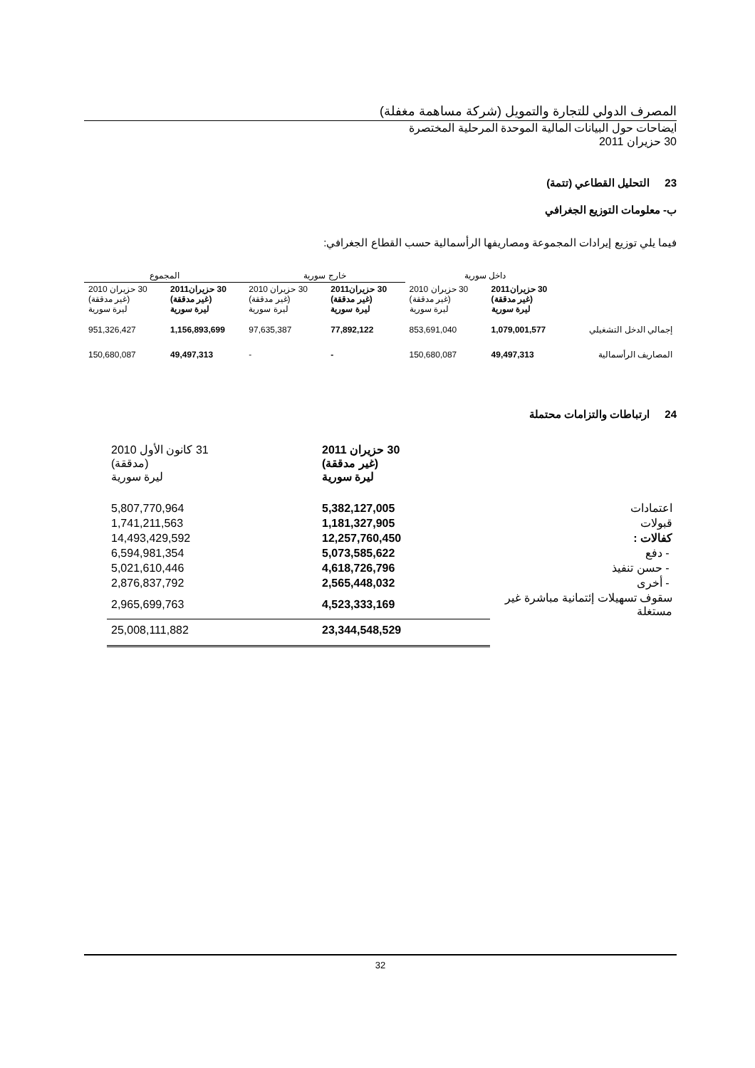المصرف الدولي للتجارة والتمويل (شركة مساهمة مغفلة)
ايضاحات حول البيانات المالية الموحدة المرحلية المختصرة
30 حزيران 2011
23 التحليل القطاعي (تتمة)
ب- معلومات التوزيع الجغرافي
فيما يلي توزيع إيرادات المجموعة ومصاريفها الرأسمالية حسب القطاع الجغرافي:
| | داخل سورية | | خارج سورية | | المجموع | |
| --- | --- | --- | --- | --- | --- | --- |
| | 30 حزيران2011 (غير مدققة) ليرة سورية | 30 حزيران 2010 (غير مدققة) ليرة سورية | 30 حزيران2011 (غير مدققة) ليرة سورية | 30 حزيران 2010 (غير مدققة) ليرة سورية | 30 حزيران2011 (غير مدققة) ليرة سورية | 30 حزيران 2010 (غير مدققة) ليرة سورية |
| إجمالي الدخل التشغيلي | 1,079,001,577 | 853,691,040 | 77,892,122 | 97,635,387 | 1,156,893,699 | 951,326,427 |
| المصاريف الرأسمالية | 49,497,313 | 150,680,087 | - | - | 49,497,313 | 150,680,087 |
24 ارتباطات والتزامات محتملة
| | 30 حزيران 2011 (غير مدققة) ليرة سورية | 31 كانون الأول 2010 (مدققة) ليرة سورية |
| --- | --- | --- |
| اعتمادات | 5,382,127,005 | 5,807,770,964 |
| قبولات | 1,181,327,905 | 1,741,211,563 |
| كفالات : | 12,257,760,450 | 14,493,429,592 |
| - دفع | 5,073,585,622 | 6,594,981,354 |
| - حسن تنفيذ | 4,618,726,796 | 5,021,610,446 |
| - أخرى | 2,565,448,032 | 2,876,837,792 |
| سقوف تسهيلات إئتمانية مباشرة غير مستغلة | 4,523,333,169 | 2,965,699,763 |
| | 23,344,548,529 | 25,008,111,882 |
32